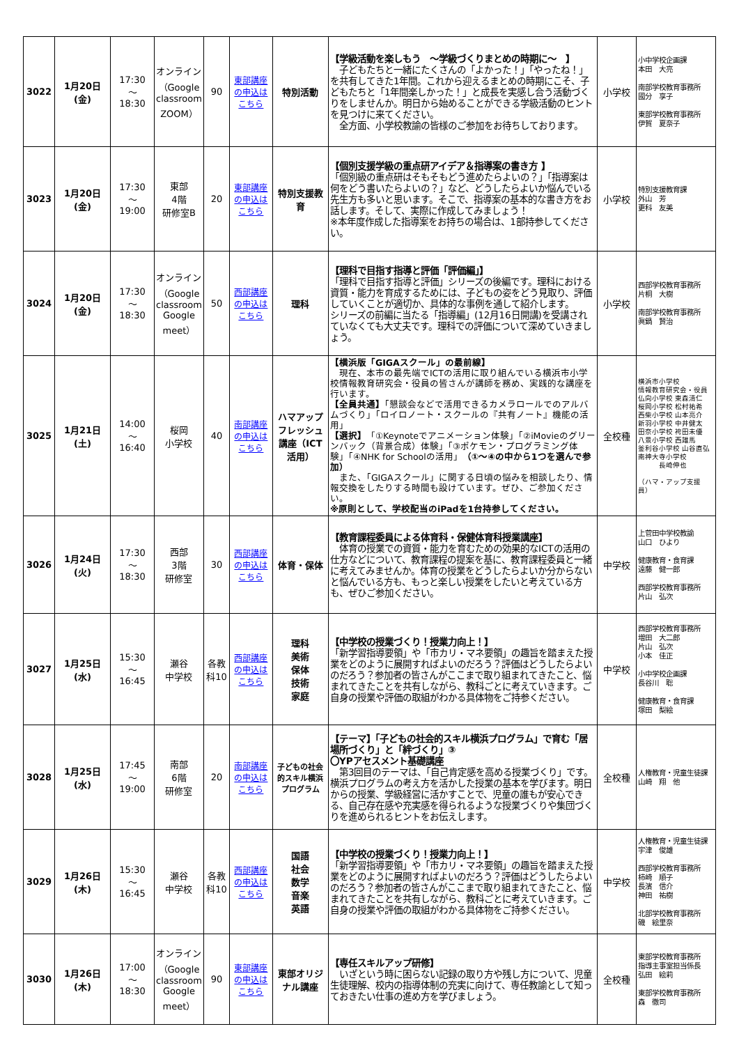| 3022 | 1月20日(金) | 17:30 ～ 18:30 | オンライン （Google classroom ZOOM） | 90 | 東部講座の申込はこちら | 特別活動 | 【学級活動を楽しもう ～学級づくりまとめの時期に～ 】 子どもたちと一緒にたくさんの「よかった！」「やったね！」を共有してきた1年間。これから迎えるまとめの時期にこそ、子どもたちと「1年間楽しかった！」と成長を実感し合う活動づくりをしませんか。明日から始めることができる学級活動のヒントを見つけに来てください。 全方面、小学校教諭の皆様のご参加をお待ちしております。 | 小学校 | 小中学校企画課 本田 大亮 南部学校教育事務所 國分 享子 東部学校教育事務所 伊賀 夏奈子 |
| 3023 | 1月20日(金) | 17:30 ～ 19:00 | 東部 4階 研修室B | 20 | 東部講座の申込はこちら | 特別支援教育 | 【個別支援学級の重点研アイデア＆指導案の書き方 】 「個別級の重点研はそもそもどう進めたらよいの？」「指導案は何をどう書いたらよいの？」など、どうしたらよいか悩んでいる先生方も多いと思います。そこで、指導案の基本的な書き方をお話します。そして、実際に作成してみましょう！ ※本年度作成した指導案をお持ちの場合は、1部持参してください。 | 小学校 | 特別支援教育課 外山 芳 更科 友美 |
| 3024 | 1月20日(金) | 17:30 ～ 18:30 | オンライン （Google classroom Google meet） | 50 | 西部講座の申込はこちら | 理科 | 【理科で目指す指導と評価「評価編」】 「理科で目指す指導と評価」シリーズの後編です。理科における資質・能力を育成するためには、子どもの姿をどう見取り、評価していくことが適切か、具体的な事例を通して紹介します。 シリーズの前編に当たる「指導編」(12月16日開講)を受講されていなくても大丈夫です。理科での評価について深めていきましょう。 | 小学校 | 西部学校教育事務所 片桐 大樹 南部学校教育事務所 眞鍋 賢治 |
| 3025 | 1月21日(土) | 14:00 ～ 16:40 | 桜岡 小学校 | 40 | 南部講座の申込はこちら | ハマアップフレッシュ講座（ICT活用） | 【横浜版「GIGAスクール」の最前線】 現在、本市の最先端でICTの活用に取り組んでいる横浜市小学校情報教育研究会・役員の皆さんが講師を務め、実践的な講座を行います。 【全員共通】 「懇談会などで活用できるカメラロールでのアルバムづくり」「ロイロノート・スクールの『共有ノート』機能の活用」 【選択】 「①Keynoteでアニメーション体験」「②iMovieのグリーンバック（背景合成）体験」「③ポケモン・プログラミング体験」「④NHK for Schoolの活用」 （①～④の中から1つを選んで参加） また、「GIGAスクール」に関する日頃の悩みを相談したり、情報交換をしたりする時間も設けています。ぜひ、ご参加ください。 ※原則として、学校配当のiPadを1台持参してください。 | 全校種 | 横浜市小学校 情報教育研究会・役員 仏向小学校 東森清仁 桜岡小学校 松村祐希 西柴小学校 山本亮介 新羽小学校 中井健太 田奈小学校 袴田未優 八景小学校 西雄馬 釜利谷小学校 山谷直弘 南神大寺小学校 長崎伸也 （ハマ・アップ支援員） |
| 3026 | 1月24日(火) | 17:30 ～ 18:30 | 西部 3階 研修室 | 30 | 西部講座の申込はこちら | 体育・保体 | 【教育課程委員による体育科・保健体育科授業講座】 体育の授業での資質・能力を育むための効果的なICTの活用の仕方などについて、教育課程の提案を基に、教育課程委員と一緒に考えてみませんか。体育の授業をどうしたらよいか分からないと悩んでいる方も、もっと楽しい授業をしたいと考えている方も、ぜひご参加ください。 | 中学校 | 上菅田中学校教諭 山口 ひより 健康教育・食育課 遠藤 健一郎 西部学校教育事務所 片山 弘次 |
| 3027 | 1月25日(水) | 15:30 ～ 16:45 | 瀬谷 中学校 | 各教科10 | 西部講座の申込はこちら | 理科 美術 保体 技術 家庭 | 【中学校の授業づくり！授業力向上！】 「新学習指導要領」や「市カリ・マネ要領」の趣旨を踏まえた授業をどのように展開すればよいのだろう？評価はどうしたらよいのだろう？参加者の皆さんがここまで取り組まれてきたこと、悩まれてきたことを共有しながら、教科ごとに考えていきます。ご自身の授業や評価の取組がわかる具体物をご持参ください。 | 中学校 | 西部学校教育事務所 増田 大二郎 片山 弘次 小本 佳正 小中学校企画課 長谷川 聡 健康教育・食育課 塚田 梨絵 |
| 3028 | 1月25日(水) | 17:45 ～ 19:00 | 南部 6階 研修室 | 20 | 南部講座の申込はこちら | 子どもの社会的スキル横浜プログラム | 【テーマ】「子どもの社会的スキル横浜プログラム」で育む「居場所づくり」と「絆づくり」③ 〇YPアセスメント基礎講座 第3回目のテーマは、「自己肯定感を高める授業づくり」です。横浜プログラムの考え方を活かした授業の基本を学びます。明日からの授業、学級経営に活かすことで、児童の誰もが安心できる、自己存在感や充実感を得られるような授業づくりや集団づくりを進められるヒントをお伝えします。 | 全校種 | 人権教育・児童生徒課 山崎 翔 他 |
| 3029 | 1月26日(木) | 15:30 ～ 16:45 | 瀬谷 中学校 | 各教科10 | 西部講座の申込はこちら | 国語 社会 数学 音楽 英語 | 【中学校の授業づくり！授業力向上！】 「新学習指導要領」や「市カリ・マネ要領」の趣旨を踏まえた授業をどのように展開すればよいのだろう？評価はどうしたらよいのだろう？参加者の皆さんがここまで取り組まれてきたこと、悩まれてきたことを共有しながら、教科ごとに考えていきます。ご自身の授業や評価の取組がわかる具体物をご持参ください。 | 中学校 | 人権教育・児童生徒課 宇津 俊雄 西部学校教育事務所 柿崎 順子 長濱 信介 神田 祐樹 北部学校教育事務所 磯 絵里奈 |
| 3030 | 1月26日(木) | 17:00 ～ 18:30 | オンライン （Google classroom Google meet） | 90 | 東部講座の申込はこちら | 東部オリジナル講座 | 【専任スキルアップ研修】 いざという時に困らない記録の取り方や残し方について、児童生徒理解、校内の指導体制の充実に向けて、専任教諭として知っておきたい仕事の進め方を学びましょう。 | 全校種 | 東部学校教育事務所 指導主事室担当係長 弘田 絵莉 東部学校教育事務所 森 徹司 |